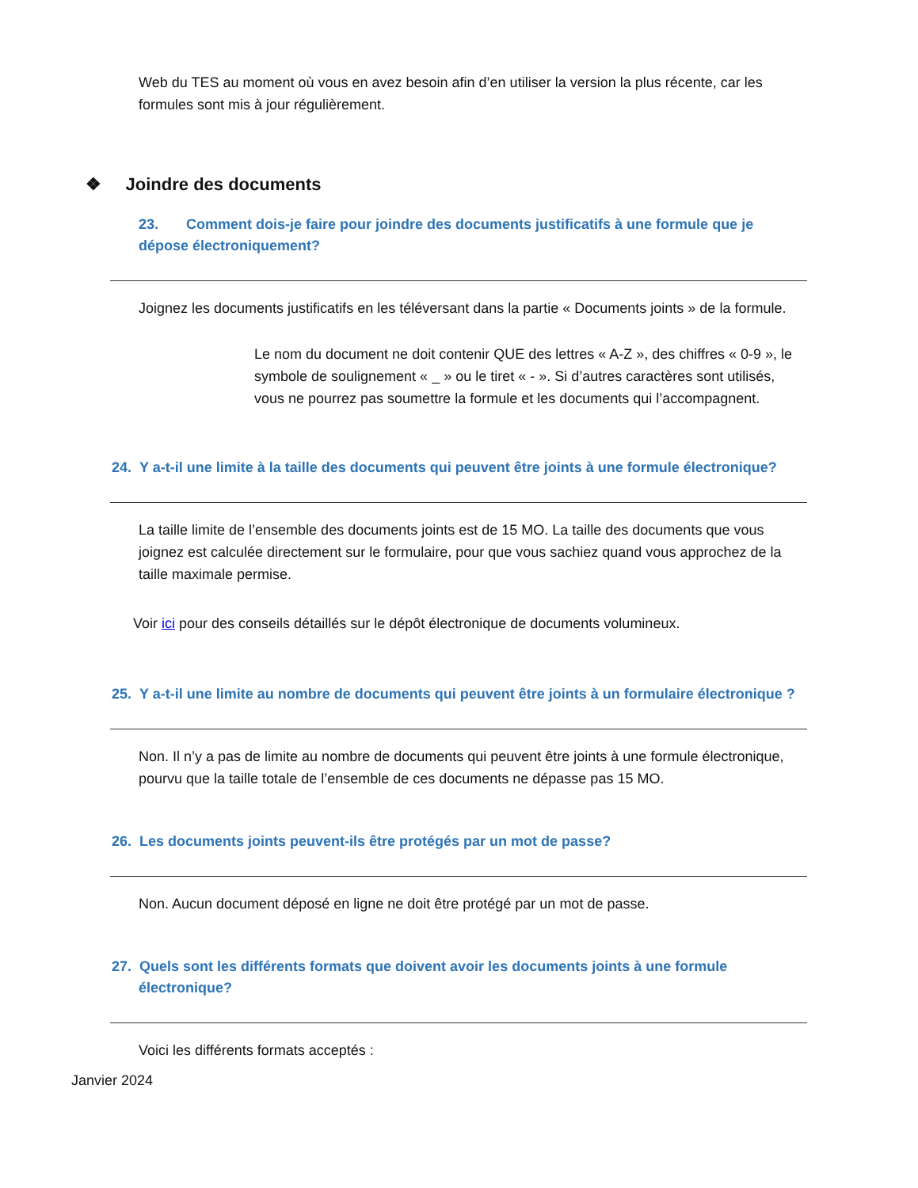Web du TES au moment où vous en avez besoin afin d’en utiliser la version la plus récente, car les formules sont mis à jour régulièrement.
❖ Joindre des documents
23. Comment dois-je faire pour joindre des documents justificatifs à une formule que je dépose électroniquement?
Joignez les documents justificatifs en les téléversant dans la partie « Documents joints » de la formule.
Le nom du document ne doit contenir QUE des lettres « A-Z », des chiffres « 0-9 », le symbole de soulignement « _ » ou le tiret « - ». Si d’autres caractères sont utilisés, vous ne pourrez pas soumettre la formule et les documents qui l’accompagnent.
24. Y a-t-il une limite à la taille des documents qui peuvent être joints à une formule électronique?
La taille limite de l’ensemble des documents joints est de 15 MO. La taille des documents que vous joignez est calculée directement sur le formulaire, pour que vous sachiez quand vous approchez de la taille maximale permise.
Voir ici pour des conseils détaillés sur le dépôt électronique de documents volumineux.
25. Y a-t-il une limite au nombre de documents qui peuvent être joints à un formulaire électronique ?
Non. Il n’y a pas de limite au nombre de documents qui peuvent être joints à une formule électronique, pourvu que la taille totale de l’ensemble de ces documents ne dépasse pas 15 MO.
26. Les documents joints peuvent-ils être protégés par un mot de passe?
Non. Aucun document déposé en ligne ne doit être protégé par un mot de passe.
27. Quels sont les différents formats que doivent avoir les documents joints à une formule électronique?
Voici les différents formats acceptés :
Janvier 2024